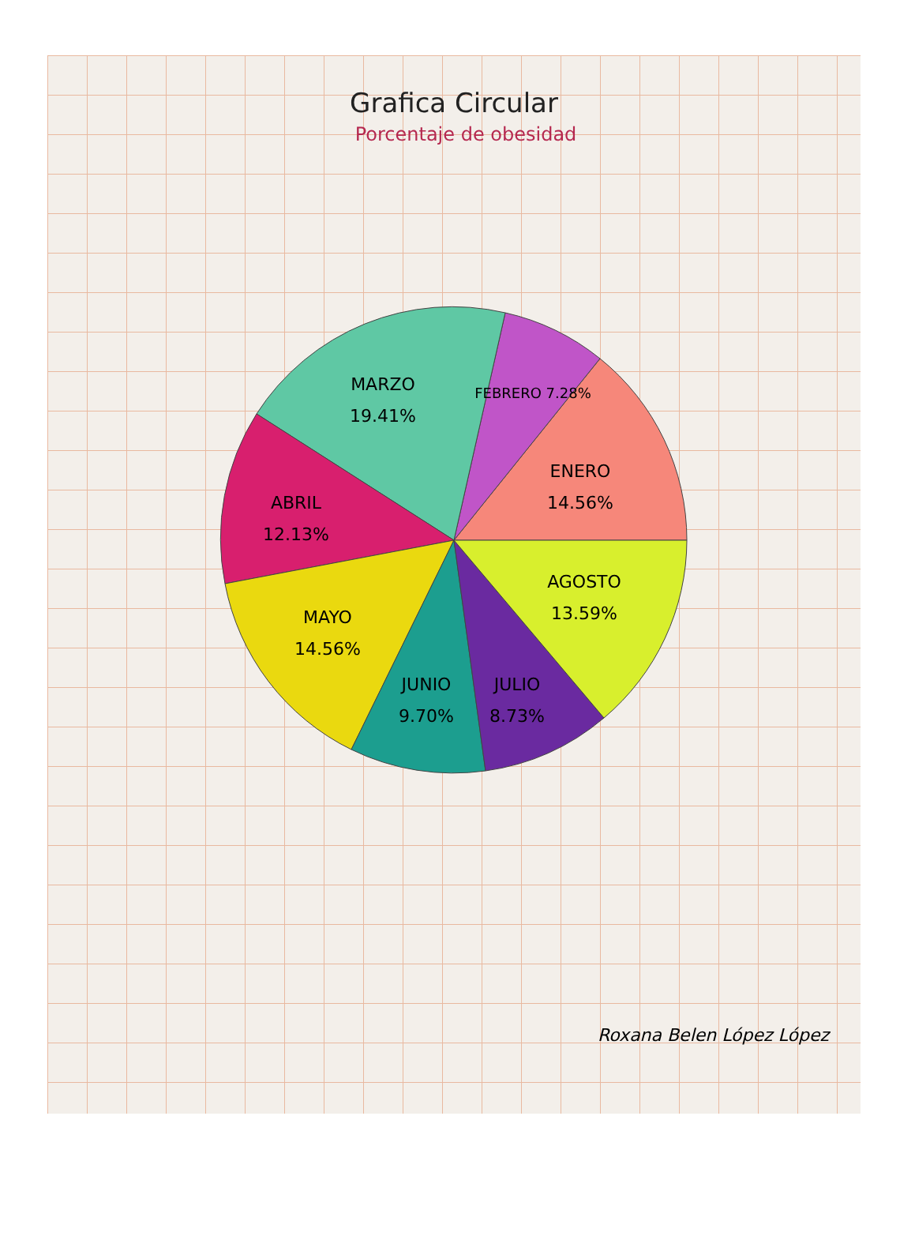Grafica Circular
Porcentaje de obesidad
ENERO
14.56%
FEBRERO 7.28%
MARZO
19.41%
ABRIL
12.13%
MAYO
14.56%
JUNIO
9.70%
JULIO
8.73%
AGOSTO
13.59%
Roxana Belen López López